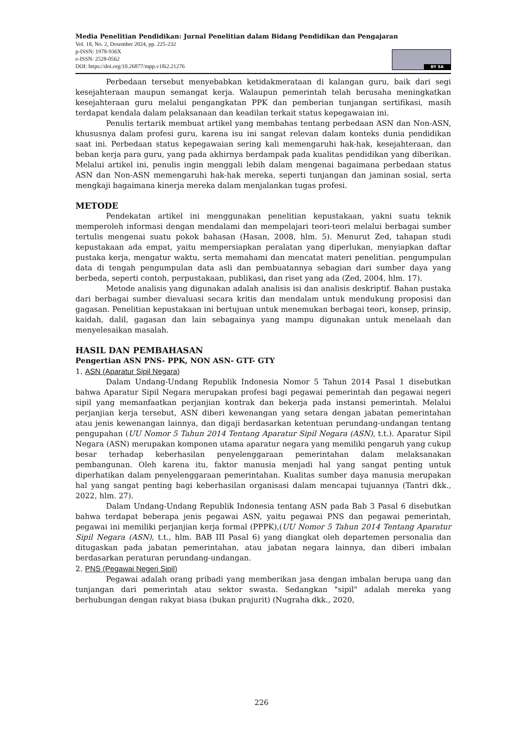Media Penelitian Pendidikan: Jurnal Penelitian dalam Bidang Pendidikan dan Pengajaran
Vol. 18, No. 2, Desember 2024, pp. 225-232
p-ISSN: 1978-936X
e-ISSN: 2528-0562
DOI: https://doi.org/10.26877/mpp.v18i2.21276
BY SA
Perbedaan tersebut menyebabkan ketidakmerataan di kalangan guru, baik dari segi kesejahteraan maupun semangat kerja. Walaupun pemerintah telah berusaha meningkatkan kesejahteraan guru melalui pengangkatan PPK dan pemberian tunjangan sertifikasi, masih terdapat kendala dalam pelaksanaan dan keadilan terkait status kepegawaian ini.
Penulis tertarik membuat artikel yang membahas tentang perbedaan ASN dan Non-ASN, khususnya dalam profesi guru, karena isu ini sangat relevan dalam konteks dunia pendidikan saat ini. Perbedaan status kepegawaian sering kali memengaruhi hak-hak, kesejahteraan, dan beban kerja para guru, yang pada akhirnya berdampak pada kualitas pendidikan yang diberikan. Melalui artikel ini, penulis ingin menggali lebih dalam mengenai bagaimana perbedaan status ASN dan Non-ASN memengaruhi hak-hak mereka, seperti tunjangan dan jaminan sosial, serta mengkaji bagaimana kinerja mereka dalam menjalankan tugas profesi.
METODE
Pendekatan artikel ini menggunakan penelitian kepustakaan, yakni suatu teknik memperoleh informasi dengan mendalami dan mempelajari teori-teori melalui berbagai sumber tertulis mengenai suatu pokok bahasan (Hasan, 2008, hlm. 5). Menurut Zed, tahapan studi kepustakaan ada empat, yaitu mempersiapkan peralatan yang diperlukan, menyiapkan daftar pustaka kerja, mengatur waktu, serta memahami dan mencatat materi penelitian. pengumpulan data di tengah pengumpulan data asli dan pembuatannya sebagian dari sumber daya yang berbeda, seperti contoh, perpustakaan, publikasi, dan riset yang ada (Zed, 2004, hlm. 17).
Metode analisis yang digunakan adalah analisis isi dan analisis deskriptif. Bahan pustaka dari berbagai sumber dievaluasi secara kritis dan mendalam untuk mendukung proposisi dan gagasan. Penelitian kepustakaan ini bertujuan untuk menemukan berbagai teori, konsep, prinsip, kaidah, dalil, gagasan dan lain sebagainya yang mampu digunakan untuk menelaah dan menyelesaikan masalah.
HASIL DAN PEMBAHASAN
Pengertian ASN PNS- PPK, NON ASN- GTT- GTY
1. ASN (Aparatur Sipil Negara)
Dalam Undang-Undang Republik Indonesia Nomor 5 Tahun 2014 Pasal 1 disebutkan bahwa Aparatur Sipil Negara merupakan profesi bagi pegawai pemerintah dan pegawai negeri sipil yang memanfaatkan perjanjian kontrak dan bekerja pada instansi pemerintah. Melalui perjanjian kerja tersebut, ASN diberi kewenangan yang setara dengan jabatan pemerintahan atau jenis kewenangan lainnya, dan digaji berdasarkan ketentuan perundang-undangan tentang pengupahan (UU Nomor 5 Tahun 2014 Tentang Aparatur Sipil Negara (ASN), t.t.). Aparatur Sipil Negara (ASN) merupakan komponen utama aparatur negara yang memiliki pengaruh yang cukup besar terhadap keberhasilan penyelenggaraan pemerintahan dalam melaksanakan pembangunan. Oleh karena itu, faktor manusia menjadi hal yang sangat penting untuk diperhatikan dalam penyelenggaraan pemerintahan. Kualitas sumber daya manusia merupakan hal yang sangat penting bagi keberhasilan organisasi dalam mencapai tujuannya (Tantri dkk., 2022, hlm. 27).
Dalam Undang-Undang Republik Indonesia tentang ASN pada Bab 3 Pasal 6 disebutkan bahwa terdapat beberapa jenis pegawai ASN, yaitu pegawai PNS dan pegawai pemerintah, pegawai ini memiliki perjanjian kerja formal (PPPK),(UU Nomor 5 Tahun 2014 Tentang Aparatur Sipil Negara (ASN), t.t., hlm. BAB III Pasal 6) yang diangkat oleh departemen personalia dan ditugaskan pada jabatan pemerintahan, atau jabatan negara lainnya, dan diberi imbalan berdasarkan peraturan perundang-undangan.
2. PNS (Pegawai Negeri Sipil)
Pegawai adalah orang pribadi yang memberikan jasa dengan imbalan berupa uang dan tunjangan dari pemerintah atau sektor swasta. Sedangkan "sipil" adalah mereka yang berhubungan dengan rakyat biasa (bukan prajurit) (Nugraha dkk., 2020,
226